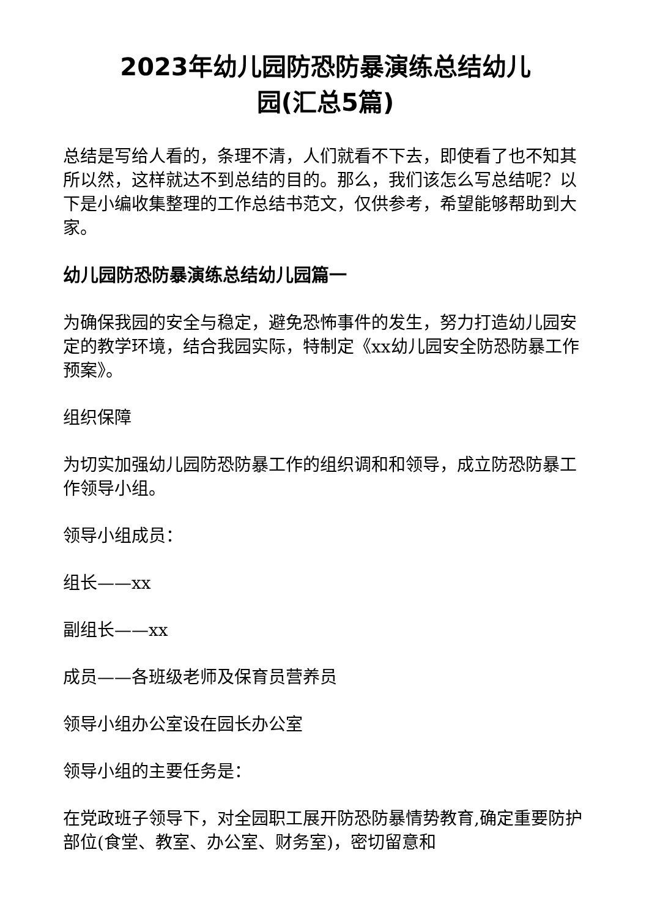2023年幼儿园防恐防暴演练总结幼儿
园(汇总5篇)
总结是写给人看的，条理不清，人们就看不下去，即使看了也不知其所以然，这样就达不到总结的目的。那么，我们该怎么写总结呢？以下是小编收集整理的工作总结书范文，仅供参考，希望能够帮助到大家。
幼儿园防恐防暴演练总结幼儿园篇一
为确保我园的安全与稳定，避免恐怖事件的发生，努力打造幼儿园安定的教学环境，结合我园实际，特制定《xx幼儿园安全防恐防暴工作预案》。
组织保障
为切实加强幼儿园防恐防暴工作的组织调和和领导，成立防恐防暴工作领导小组。
领导小组成员：
组长——xx
副组长——xx
成员——各班级老师及保育员营养员
领导小组办公室设在园长办公室
领导小组的主要任务是：
在党政班子领导下，对全园职工展开防恐防暴情势教育,确定重要防护部位(食堂、教室、办公室、财务室)，密切留意和